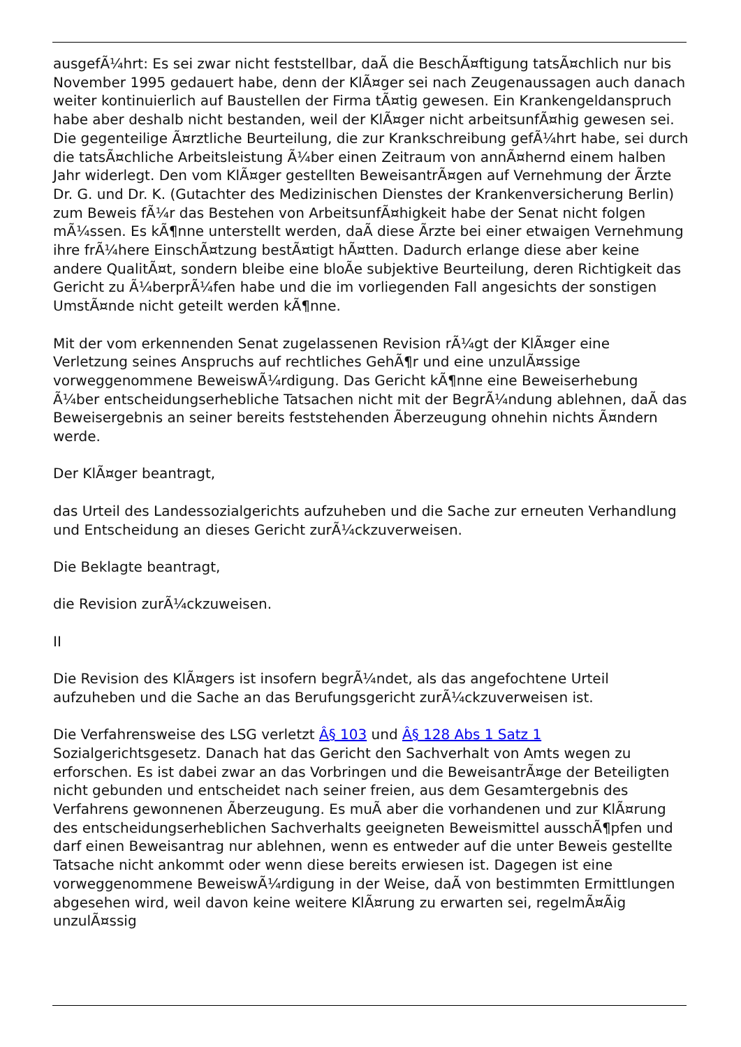ausgefÃ¼hrt: Es sei zwar nicht feststellbar, daÃ die BeschÃ¤ftigung tatsÃ¤chlich nur bis November 1995 gedauert habe, denn der KlÃ¤ger sei nach Zeugenaussagen auch danach weiter kontinuierlich auf Baustellen der Firma tÃ¤tig gewesen. Ein Krankengeldanspruch habe aber deshalb nicht bestanden, weil der KlÃ¤ger nicht arbeitsunfÃ¤hig gewesen sei. Die gegenteilige Ã¤rztliche Beurteilung, die zur Krankschreibung gefÃ¼hrt habe, sei durch die tatsÃ¤chliche Arbeitsleistung Ã¼ber einen Zeitraum von annÃ¤hernd einem halben Jahr widerlegt. Den vom KlÃ¤ger gestellten BeweisantrÃ¤gen auf Vernehmung der Ãrzte Dr. G. und Dr. K. (Gutachter des Medizinischen Dienstes der Krankenversicherung Berlin) zum Beweis fÃ¼r das Bestehen von ArbeitsunfÃ¤higkeit habe der Senat nicht folgen mÃ¼ssen. Es kÃ¶nne unterstellt werden, daÃ diese Ãrzte bei einer etwaigen Vernehmung ihre frÃ¼here EinschÃ¤tzung bestÃ¤tigt hÃ¤tten. Dadurch erlange diese aber keine andere QualitÃ¤t, sondern bleibe eine bloÃe subjektive Beurteilung, deren Richtigkeit das Gericht zu Ã¼berprÃ¼fen habe und die im vorliegenden Fall angesichts der sonstigen UmstÃ¤nde nicht geteilt werden kÃ¶nne.
Mit der vom erkennenden Senat zugelassenen Revision rÃ¼gt der KlÃ¤ger eine Verletzung seines Anspruchs auf rechtliches GehÃ¶r und eine unzulÃ¤ssige vorweggenommene BeweiswÃ¼rdigung. Das Gericht kÃ¶nne eine Beweiserhebung Ã¼ber entscheidungserhebliche Tatsachen nicht mit der BegrÃ¼ndung ablehnen, daÃ das Beweisergebnis an seiner bereits feststehenden Ãberzeugung ohnehin nichts Ã¤ndern werde.
Der KlÃ¤ger beantragt,
das Urteil des Landessozialgerichts aufzuheben und die Sache zur erneuten Verhandlung und Entscheidung an dieses Gericht zurÃ¼ckzuverweisen.
Die Beklagte beantragt,
die Revision zurÃ¼ckzuweisen.
II
Die Revision des KlÃ¤gers ist insofern begrÃ¼ndet, als das angefochtene Urteil aufzuheben und die Sache an das Berufungsgericht zurÃ¼ckzuverweisen ist.
Die Verfahrensweise des LSG verletzt Â§ 103 und Â§ 128 Abs 1 Satz 1 Sozialgerichtsgesetz. Danach hat das Gericht den Sachverhalt von Amts wegen zu erforschen. Es ist dabei zwar an das Vorbringen und die BeweisantrÃ¤ge der Beteiligten nicht gebunden und entscheidet nach seiner freien, aus dem Gesamtergebnis des Verfahrens gewonnenen Ãberzeugung. Es muÃ aber die vorhandenen und zur KlÃ¤rung des entscheidungserheblichen Sachverhalts geeigneten Beweismittel ausschÃ¶pfen und darf einen Beweisantrag nur ablehnen, wenn es entweder auf die unter Beweis gestellte Tatsache nicht ankommt oder wenn diese bereits erwiesen ist. Dagegen ist eine vorweggenommene BeweiswÃ¼rdigung in der Weise, daÃ von bestimmten Ermittlungen abgesehen wird, weil davon keine weitere KlÃ¤rung zu erwarten sei, regelmÃ¤Ãig unzulÃ¤ssig